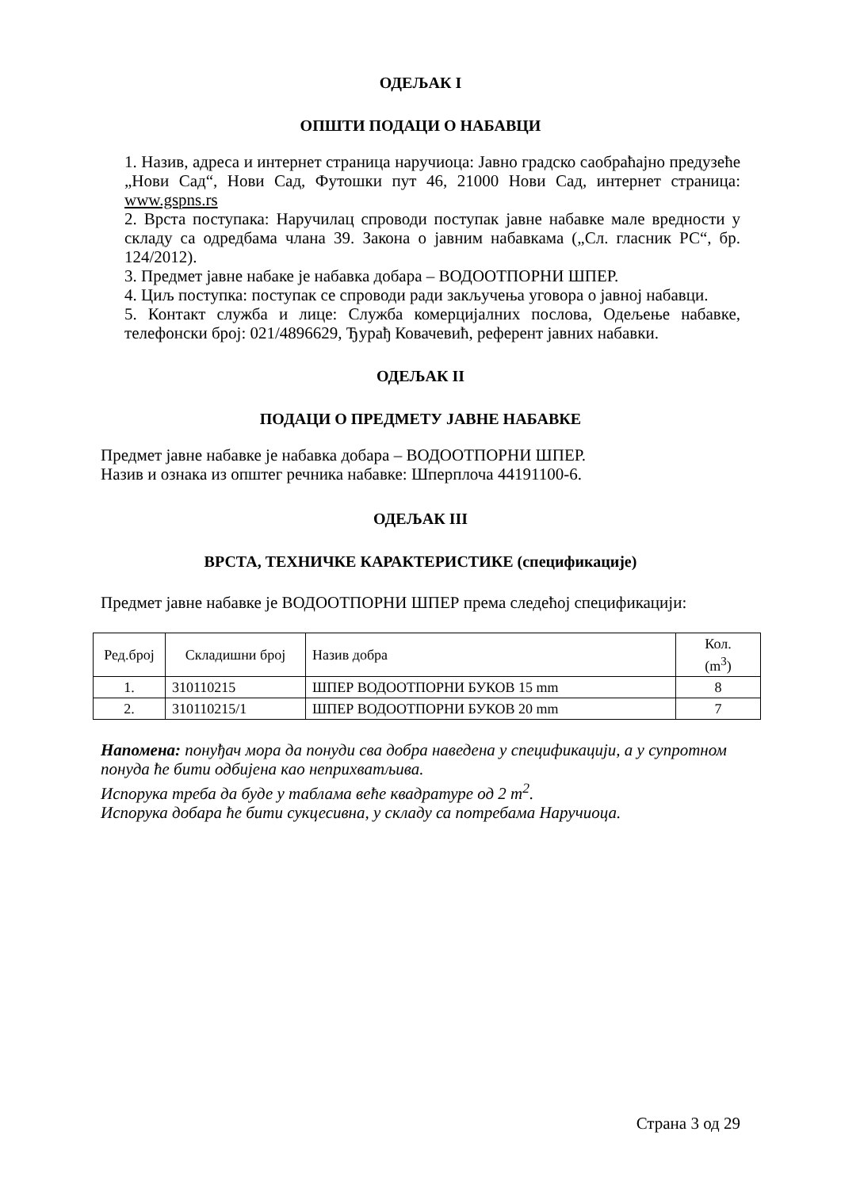ОДЕЉАК I
ОПШТИ ПОДАЦИ О НАБАВЦИ
1. Назив, адреса и интернет страница наручиоца: Јавно градско саобраћајно предузеће „Нови Сад“, Нови Сад, Футошки пут 46, 21000 Нови Сад, интернет страница: www.gspns.rs
2. Врста поступака: Наручилац спроводи поступак јавне набавке мале вредности у складу са одредбама члана 39. Закона о јавним набавкама („Сл. гласник РС“, бр. 124/2012).
3. Предмет јавне набаке је набавка добара – ВОДООТПОРНИ ШПЕР.
4. Циљ поступка: поступак се спроводи ради закључења уговора о јавној набавци.
5. Контакт служба и лице: Служба комерцијалних послова, Одељење набавке, телефонски број: 021/4896629, Ђурађ Ковачевић, референт јавних набавки.
ОДЕЉАК II
ПОДАЦИ О ПРЕДМЕТУ ЈАВНЕ НАБАВКЕ
Предмет јавне набавке је набавка добара – ВОДООТПОРНИ ШПЕР.
Назив и ознака из општег речника набавке: Шперплоча 44191100-6.
ОДЕЉАК III
ВРСТА, ТЕХНИЧКЕ КАРАКТЕРИСТИКЕ (спецификације)
Предмет јавне набавке је ВОДООТПОРНИ ШПЕР према следећој спецификацији:
| Ред.број | Складишни број | Назив добра | Кол. (m<sup>3</sup>) |
| 1. | 310110215 | ШПЕР ВОДООТПОРНИ БУКОВ 15 mm | 8 |
| 2. | 310110215/1 | ШПЕР ВОДООТПОРНИ БУКОВ 20 mm | 7 |
Напомена: понуђач мора да понуди сва добра наведена у спецификацији, а у супротном понуда ће бити одбијена као неприхватљива.
Испорука треба да буде у таблама веће квадратуре од 2 m<sup>2</sup>.
Испорука добара ће бити сукцесивна, у складу са потребама Наручиоца.
Страна 3 од 29